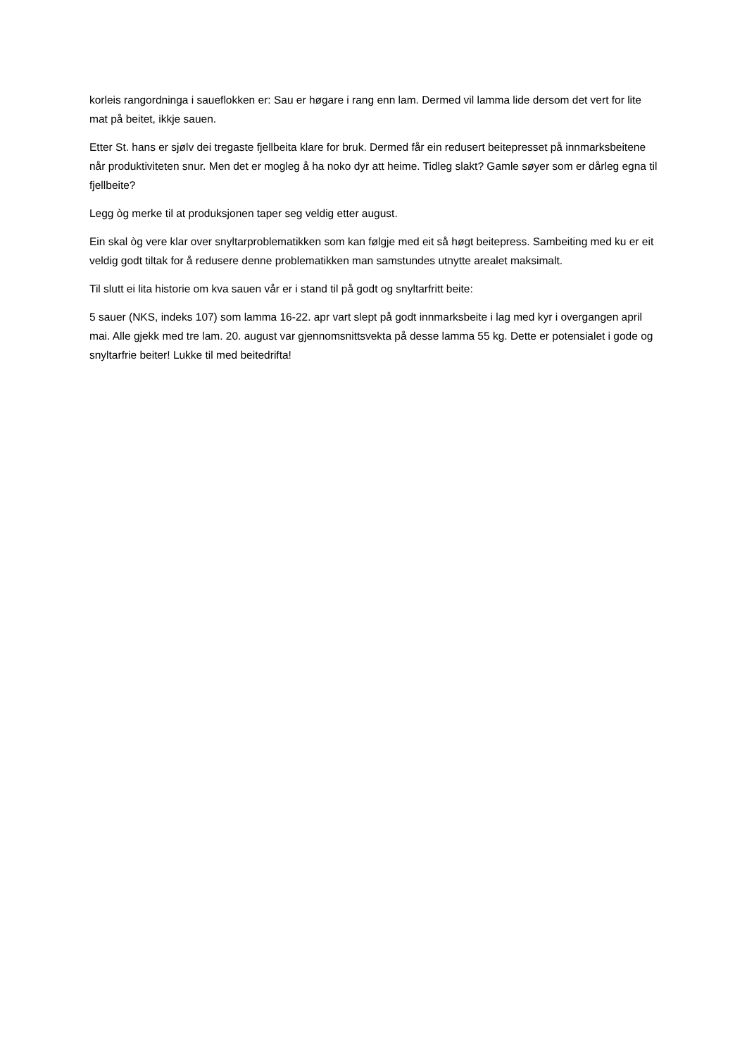korleis rangordninga i saueflokken er: Sau er høgare i rang enn lam. Dermed vil lamma lide dersom det vert for lite mat på beitet, ikkje sauen.
Etter St. hans er sjølv dei tregaste fjellbeita klare for bruk. Dermed får ein redusert beitepresset på innmarksbeitene når produktiviteten snur. Men det er mogleg å ha noko dyr att heime. Tidleg slakt? Gamle søyer som er dårleg egna til fjellbeite?
Legg òg merke til at produksjonen taper seg veldig etter august.
Ein skal òg vere klar over snyltarproblematikken som kan følgje med eit så høgt beitepress. Sambeiting med ku er eit veldig godt tiltak for å redusere denne problematikken man samstundes utnytte arealet maksimalt.
Til slutt ei lita historie om kva sauen vår er i stand til på godt og snyltarfritt beite:
5 sauer (NKS, indeks 107) som lamma 16-22. apr vart slept på godt innmarksbeite i lag med kyr i overgangen april mai. Alle gjekk med tre lam. 20. august var gjennomsnittsvekta på desse lamma 55 kg. Dette er potensialet i gode og snyltarfrie beiter! Lukke til med beitedrifta!